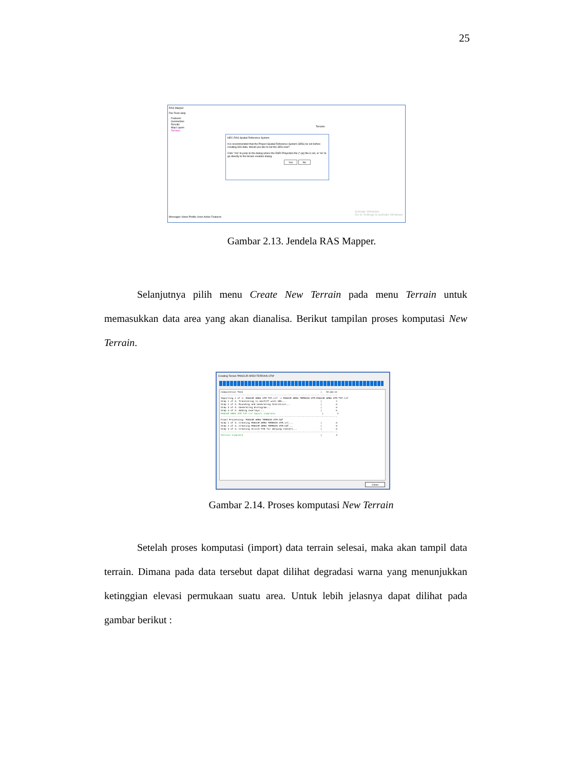25
RAS Mapper
File Tools Help
Features
Geometries
Results
Map Layers
Terrains
Terrains
HEC-RAS Spatial Reference System
It is recommended that the Project Spatial Reference System (SRS) be set before creating GIS data. Would you like to set the SRS now?
Click 'Yes' to jump to the dialog where the ESRI Projection file (*.prj) file is set, or 'no' to go directly to the terrain creation dialog.
Yes No
Messages Views Profile Lines Active Features
Activate Windows
Go to Settings to activate Windows.
Gambar 2.13. Jendela RAS Mapper.
Selanjutnya pilih menu Create New Terrain pada menu Terrain untuk memasukkan data area yang akan dianalisa. Berikut tampilan proses komputasi New Terrain.
Creating Terrain 'PANCUR AREA TERRAIN UTM'
Computation Task                                                        |   hh:mm:ss
------------------------------------------------------------------------------------
Importing 1 of 1: PANCUR AREA UTM TIF.tif -> PANCUR AREA TERRAIN UTM.PANCUR AREA UTM TIF.tif
Step 1 of 4: Translating to GeoTiff with SRS...                         |          2
Step 2 of 4: Rounding and Generating Statistics...                      |          0
Step 3 of 4: Generating Histogram...                                    |          0
Step 4 of 4: Adding Overlays...                                         |          0
PANCUR AREA UTM TIF.tif Import Complete.                                 |          2
------------------------------------------------------------------------------------
Final Processing: PANCUR AREA TERRAIN UTM.hdf
Step 1 of 3: Creating PANCUR AREA TERRAIN UTM.vrt...                    |          0
Step 2 of 3: Creating PANCUR AREA TERRAIN UTM.hdf...                    |          0
Step 3 of 3: Creating Stitch-TIN for merging rasters...                 |          0
------------------------------------------------------------------------------------
Terrain Complete                                                        |          4
Close
Gambar 2.14. Proses komputasi New Terrain
Setelah proses komputasi (import) data terrain selesai, maka akan tampil data terrain. Dimana pada data tersebut dapat dilihat degradasi warna yang menunjukkan ketinggian elevasi permukaan suatu area. Untuk lebih jelasnya dapat dilihat pada gambar berikut :